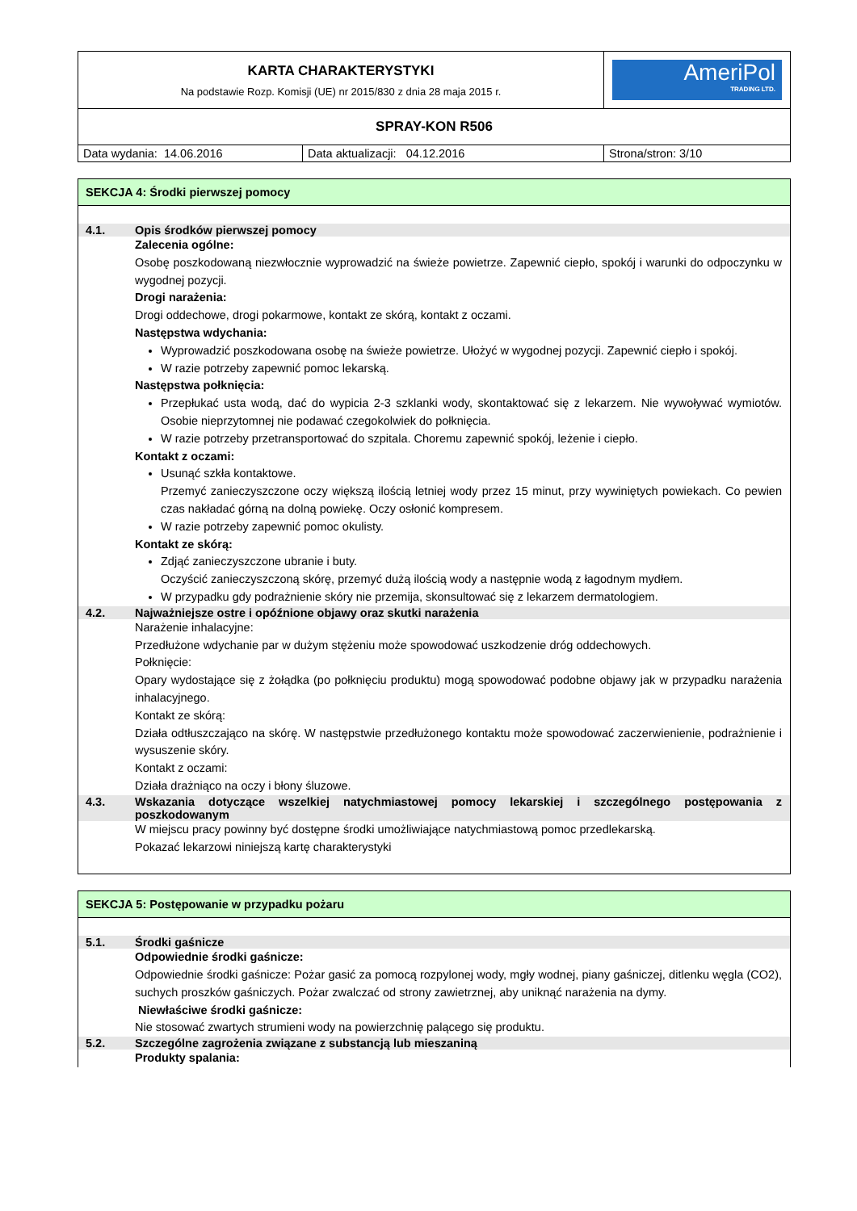| KARTA CHARAKTERYSTYKI Na podstawie Rozp. Komisji (UE) nr 2015/830 z dnia 28 maja 2015 r. | | AmeriPol TRADING LTD. |
| SPRAY-KON R506 | | |
| Data wydania: 14.06.2016 | Data aktualizacji: 04.12.2016 | Strona/stron: 3/10 |
SEKCJA 4: Środki pierwszej pomocy
4.1. Opis środków pierwszej pomocy
Zalecenia ogólne:
Osobę poszkodowaną niezwłocznie wyprowadzić na świeże powietrze. Zapewnić ciepło, spokój i warunki do odpoczynku w wygodnej pozycji.
Drogi narażenia:
Drogi oddechowe, drogi pokarmowe, kontakt ze skórą, kontakt z oczami.
Następstwa wdychania:
Wyprowadzić poszkodowana osobę na świeże powietrze. Ułożyć w wygodnej pozycji. Zapewnić ciepło i spokój.
W razie potrzeby zapewnić pomoc lekarską.
Następstwa połknięcia:
Przepłukać usta wodą, dać do wypicia 2-3 szklanki wody, skontaktować się z lekarzem. Nie wywoływać wymiotów. Osobie nieprzytomnej nie podawać czegokolwiek do połknięcia.
W razie potrzeby przetransportować do szpitala. Choremu zapewnić spokój, leżenie i ciepło.
Kontakt z oczami:
Usunąć szkła kontaktowe.
Przemyć zanieczyszczone oczy większą ilością letniej wody przez 15 minut, przy wywiniętych powiekach. Co pewien czas nakładać górną na dolną powiekę. Oczy osłonić kompresem.
W razie potrzeby zapewnić pomoc okulisty.
Kontakt ze skórą:
Zdjąć zanieczyszczone ubranie i buty.
Oczyścić zanieczyszczoną skórę, przemyć dużą ilością wody a następnie wodą z łagodnym mydłem.
W przypadku gdy podrażnienie skóry nie przemija, skonsultować się z lekarzem dermatologiem.
4.2. Najważniejsze ostre i opóźnione objawy oraz skutki narażenia
Narażenie inhalacyjne:
Przedłużone wdychanie par w dużym stężeniu może spowodować uszkodzenie dróg oddechowych.
Połknięcie:
Opary wydostające się z żołądka (po połknięciu produktu) mogą spowodować podobne objawy jak w przypadku narażenia inhalacyjnego.
Kontakt ze skórą:
Działa odtłuszczająco na skórę. W następstwie przedłużonego kontaktu może spowodować zaczerwienienie, podrażnienie i wysuszenie skóry.
Kontakt z oczami:
Działa drażniąco na oczy i błony śluzowe.
4.3. Wskazania dotyczące wszelkiej natychmiastowej pomocy lekarskiej i szczególnego postępowania z poszkodowanym
W miejscu pracy powinny być dostępne środki umożliwiające natychmiastową pomoc przedlekarską.
Pokazać lekarzowi niniejszą kartę charakterystyki
SEKCJA 5: Postępowanie w przypadku pożaru
5.1. Środki gaśnicze
Odpowiednie środki gaśnicze:
Odpowiednie środki gaśnicze: Pożar gasić za pomocą rozpylonej wody, mgły wodnej, piany gaśniczej, ditlenku węgla (CO2), suchych proszków gaśniczych. Pożar zwalczać od strony zawietrznej, aby uniknąć narażenia na dymy.
Niewłaściwe środki gaśnicze:
Nie stosować zwartych strumieni wody na powierzchnię palącego się produktu.
5.2. Szczególne zagrożenia związane z substancją lub mieszaniną
Produkty spalania: